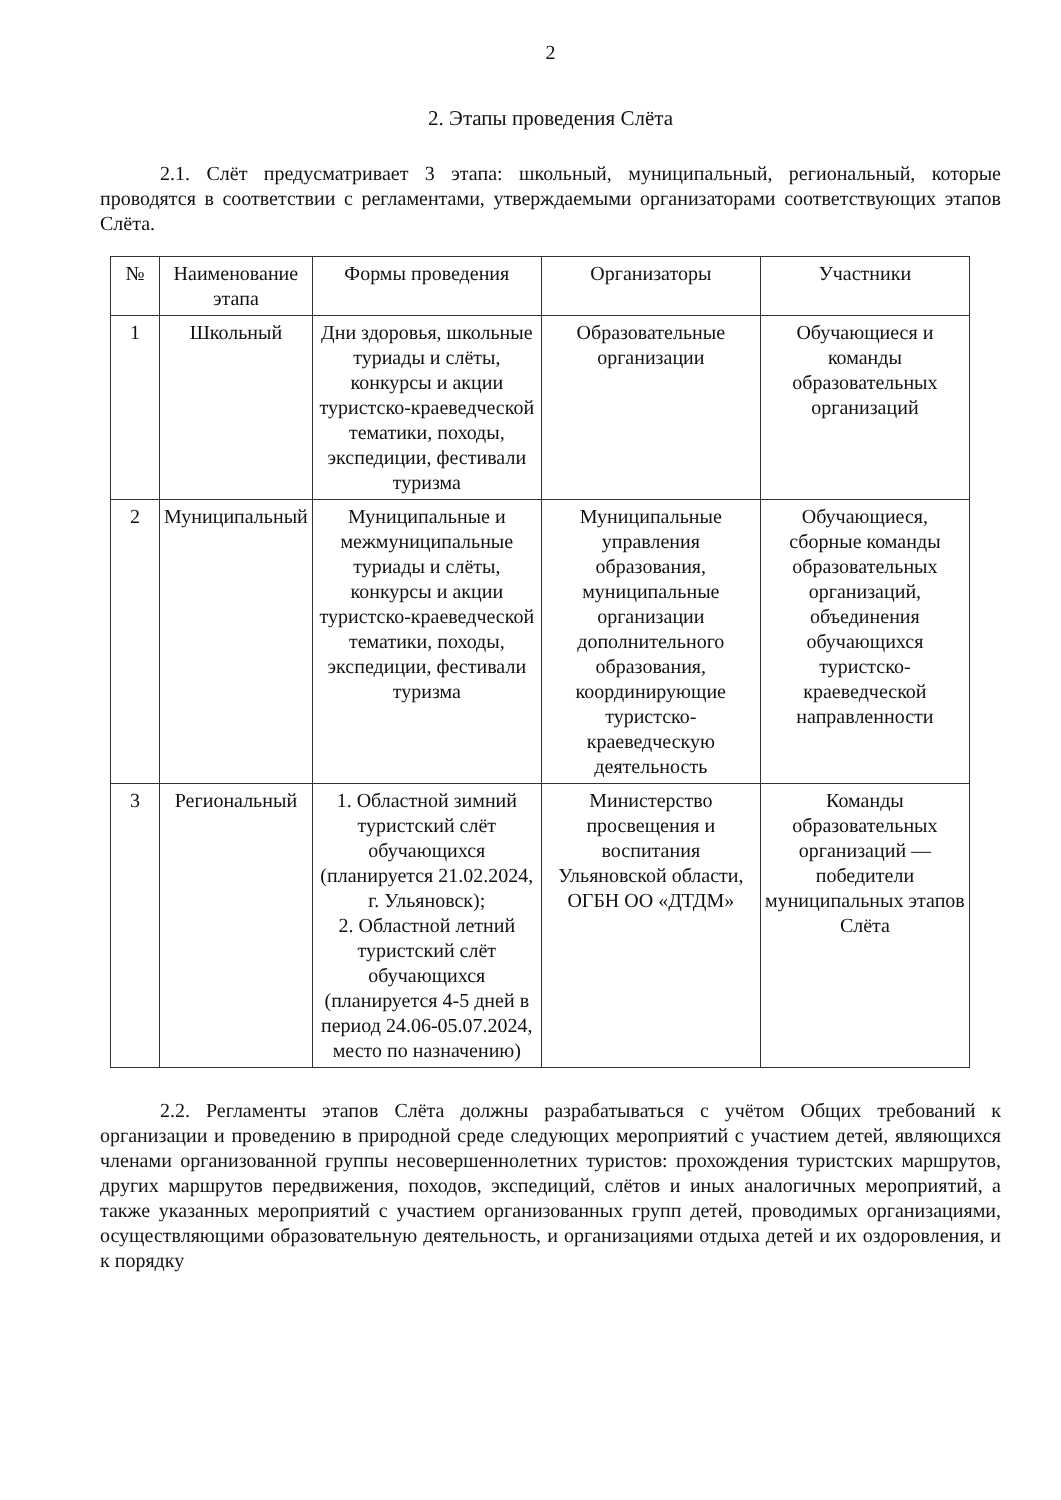2
2. Этапы проведения Слёта
2.1. Слёт предусматривает 3 этапа: школьный, муниципальный, региональный, которые проводятся в соответствии с регламентами, утверждаемыми организаторами соответствующих этапов Слёта.
| № | Наименование этапа | Формы проведения | Организаторы | Участники |
| --- | --- | --- | --- | --- |
| 1 | Школьный | Дни здоровья, школьные туриады и слёты, конкурсы и акции туристско-краеведческой тематики, походы, экспедиции, фестивали туризма | Образовательные организации | Обучающиеся и команды образовательных организаций |
| 2 | Муниципальный | Муниципальные и межмуниципальные туриады и слёты, конкурсы и акции туристско-краеведческой тематики, походы, экспедиции, фестивали туризма | Муниципальные управления образования, муниципальные организации дополнительного образования, координирующие туристско-краеведческую деятельность | Обучающиеся, сборные команды образовательных организаций, объединения обучающихся туристско-краеведческой направленности |
| 3 | Региональный | 1. Областной зимний туристский слёт обучающихся (планируется 21.02.2024, г. Ульяновск); 2. Областной летний туристский слёт обучающихся (планируется 4-5 дней в период 24.06-05.07.2024, место по назначению) | Министерство просвещения и воспитания Ульяновской области, ОГБН ОО «ДТДМ» | Команды образовательных организаций — победители муниципальных этапов Слёта |
2.2. Регламенты этапов Слёта должны разрабатываться с учётом Общих требований к организации и проведению в природной среде следующих мероприятий с участием детей, являющихся членами организованной группы несовершеннолетних туристов: прохождения туристских маршрутов, других маршрутов передвижения, походов, экспедиций, слётов и иных аналогичных мероприятий, а также указанных мероприятий с участием организованных групп детей, проводимых организациями, осуществляющими образовательную деятельность, и организациями отдыха детей и их оздоровления, и к порядку